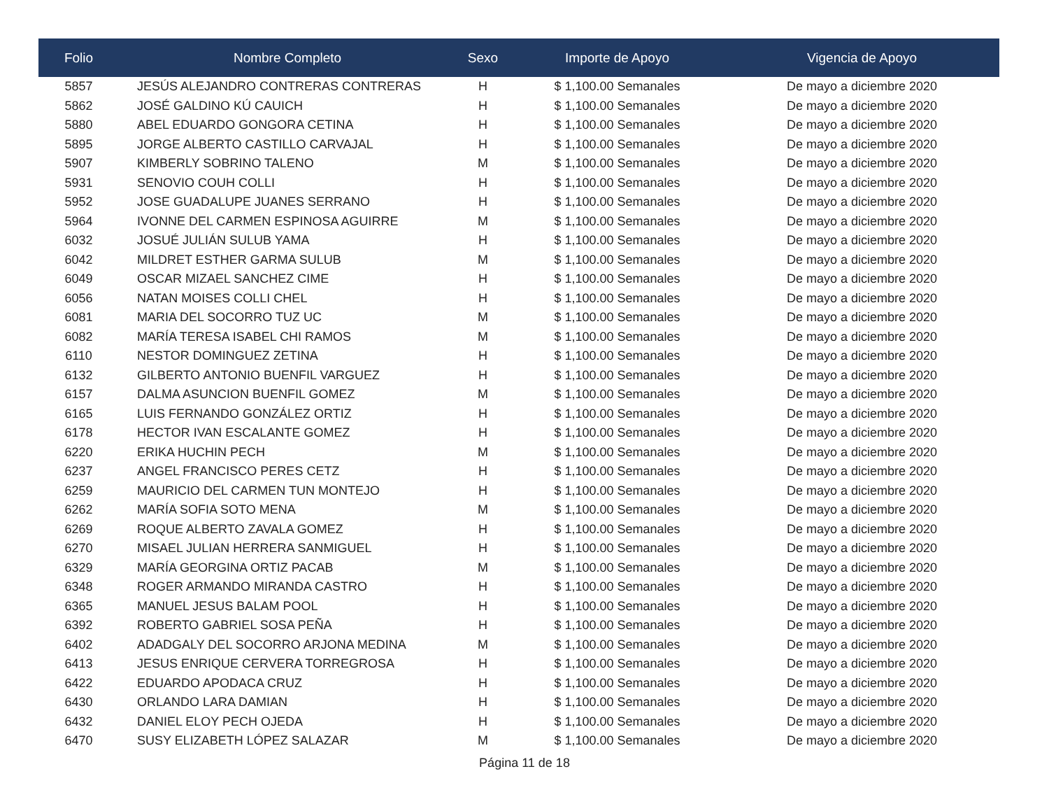| Folio | Nombre Completo | Sexo | Importe de Apoyo | Vigencia de Apoyo |
| --- | --- | --- | --- | --- |
| 5857 | JESÚS ALEJANDRO CONTRERAS CONTRERAS | H | $ 1,100.00 Semanales | De mayo a diciembre 2020 |
| 5862 | JOSÉ GALDINO KÚ CAUICH | H | $ 1,100.00 Semanales | De mayo a diciembre 2020 |
| 5880 | ABEL EDUARDO GONGORA CETINA | H | $ 1,100.00 Semanales | De mayo a diciembre 2020 |
| 5895 | JORGE ALBERTO CASTILLO CARVAJAL | H | $ 1,100.00 Semanales | De mayo a diciembre 2020 |
| 5907 | KIMBERLY SOBRINO TALENO | M | $ 1,100.00 Semanales | De mayo a diciembre 2020 |
| 5931 | SENOVIO COUH COLLI | H | $ 1,100.00 Semanales | De mayo a diciembre 2020 |
| 5952 | JOSE GUADALUPE JUANES SERRANO | H | $ 1,100.00 Semanales | De mayo a diciembre 2020 |
| 5964 | IVONNE DEL CARMEN ESPINOSA AGUIRRE | M | $ 1,100.00 Semanales | De mayo a diciembre 2020 |
| 6032 | JOSUÉ JULIÁN SULUB YAMA | H | $ 1,100.00 Semanales | De mayo a diciembre 2020 |
| 6042 | MILDRET ESTHER GARMA SULUB | M | $ 1,100.00 Semanales | De mayo a diciembre 2020 |
| 6049 | OSCAR MIZAEL SANCHEZ CIME | H | $ 1,100.00 Semanales | De mayo a diciembre 2020 |
| 6056 | NATAN MOISES COLLI CHEL | H | $ 1,100.00 Semanales | De mayo a diciembre 2020 |
| 6081 | MARIA DEL SOCORRO TUZ UC | M | $ 1,100.00 Semanales | De mayo a diciembre 2020 |
| 6082 | MARÍA TERESA ISABEL CHI RAMOS | M | $ 1,100.00 Semanales | De mayo a diciembre 2020 |
| 6110 | NESTOR DOMINGUEZ ZETINA | H | $ 1,100.00 Semanales | De mayo a diciembre 2020 |
| 6132 | GILBERTO ANTONIO BUENFIL VARGUEZ | H | $ 1,100.00 Semanales | De mayo a diciembre 2020 |
| 6157 | DALMA ASUNCION BUENFIL GOMEZ | M | $ 1,100.00 Semanales | De mayo a diciembre 2020 |
| 6165 | LUIS FERNANDO GONZÁLEZ ORTIZ | H | $ 1,100.00 Semanales | De mayo a diciembre 2020 |
| 6178 | HECTOR IVAN ESCALANTE GOMEZ | H | $ 1,100.00 Semanales | De mayo a diciembre 2020 |
| 6220 | ERIKA HUCHIN PECH | M | $ 1,100.00 Semanales | De mayo a diciembre 2020 |
| 6237 | ANGEL FRANCISCO PERES CETZ | H | $ 1,100.00 Semanales | De mayo a diciembre 2020 |
| 6259 | MAURICIO DEL CARMEN TUN MONTEJO | H | $ 1,100.00 Semanales | De mayo a diciembre 2020 |
| 6262 | MARÍA SOFIA SOTO MENA | M | $ 1,100.00 Semanales | De mayo a diciembre 2020 |
| 6269 | ROQUE ALBERTO ZAVALA GOMEZ | H | $ 1,100.00 Semanales | De mayo a diciembre 2020 |
| 6270 | MISAEL JULIAN HERRERA SANMIGUEL | H | $ 1,100.00 Semanales | De mayo a diciembre 2020 |
| 6329 | MARÍA GEORGINA ORTIZ PACAB | M | $ 1,100.00 Semanales | De mayo a diciembre 2020 |
| 6348 | ROGER ARMANDO MIRANDA CASTRO | H | $ 1,100.00 Semanales | De mayo a diciembre 2020 |
| 6365 | MANUEL JESUS BALAM POOL | H | $ 1,100.00 Semanales | De mayo a diciembre 2020 |
| 6392 | ROBERTO GABRIEL SOSA PEÑA | H | $ 1,100.00 Semanales | De mayo a diciembre 2020 |
| 6402 | ADADGALY DEL SOCORRO ARJONA MEDINA | M | $ 1,100.00 Semanales | De mayo a diciembre 2020 |
| 6413 | JESUS ENRIQUE CERVERA TORREGROSA | H | $ 1,100.00 Semanales | De mayo a diciembre 2020 |
| 6422 | EDUARDO APODACA CRUZ | H | $ 1,100.00 Semanales | De mayo a diciembre 2020 |
| 6430 | ORLANDO LARA DAMIAN | H | $ 1,100.00 Semanales | De mayo a diciembre 2020 |
| 6432 | DANIEL ELOY PECH OJEDA | H | $ 1,100.00 Semanales | De mayo a diciembre 2020 |
| 6470 | SUSY ELIZABETH LÓPEZ SALAZAR | M | $ 1,100.00 Semanales | De mayo a diciembre 2020 |
Página 11 de 18